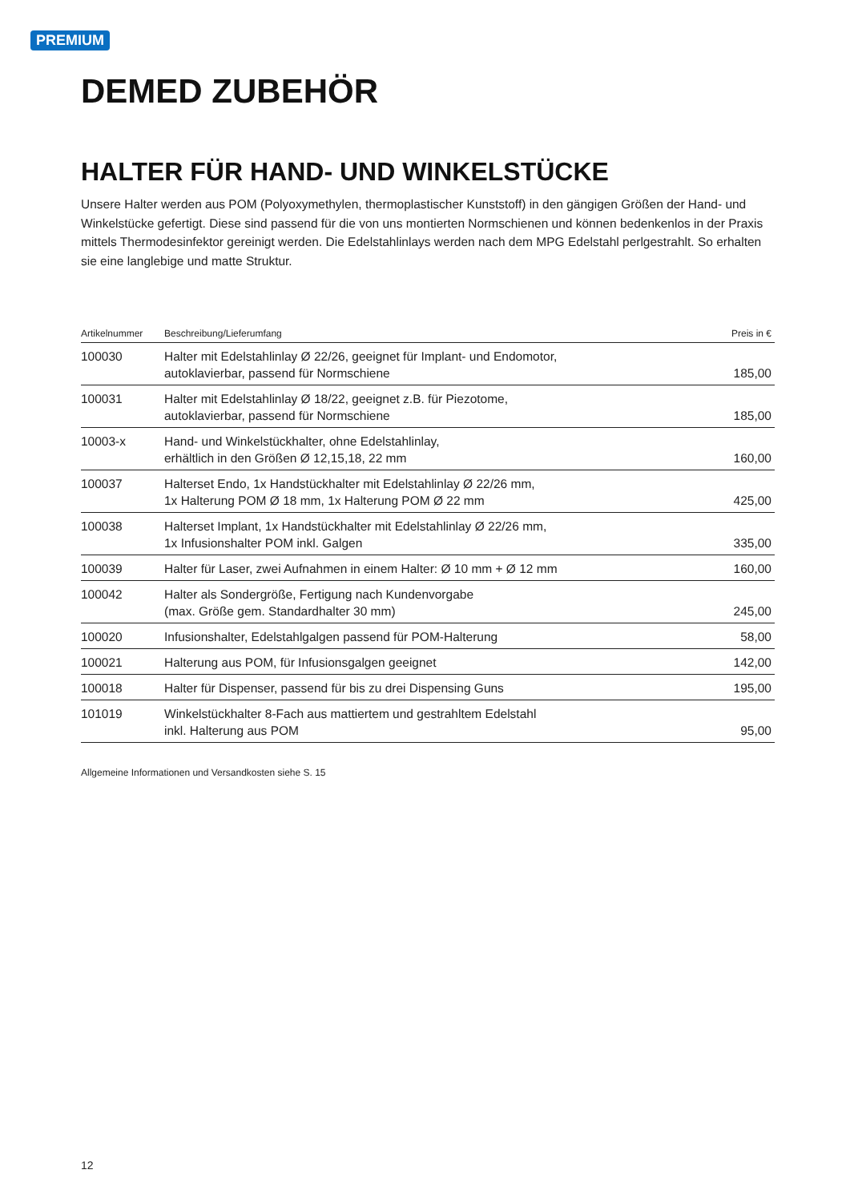PREMIUM
DEMED ZUBEHÖR
HALTER FÜR HAND- UND WINKELSTÜCKE
Unsere Halter werden aus POM (Polyoxymethylen, thermoplastischer Kunststoff) in den gängigen Größen der Hand- und Winkelstücke gefertigt. Diese sind passend für die von uns montierten Normschienen und können bedenkenlos in der Praxis mittels Thermodesinfektor gereinigt werden. Die Edelstahlinlays werden nach dem MPG Edelstahl perlgestrahlt. So erhalten sie eine langlebige und matte Struktur.
| Artikelnummer | Beschreibung/Lieferumfang | Preis in € |
| --- | --- | --- |
| 100030 | Halter mit Edelstahlinlay Ø 22/26, geeignet für Implant- und Endomotor, autoklavierbar, passend für Normschiene | 185,00 |
| 100031 | Halter mit Edelstahlinlay Ø 18/22, geeignet z.B. für Piezotome, autoklavierbar, passend für Normschiene | 185,00 |
| 10003-x | Hand- und Winkelstückhalter, ohne Edelstahlinlay, erhältlich in den Größen Ø 12,15,18, 22 mm | 160,00 |
| 100037 | Halterset Endo, 1x Handstückhalter mit Edelstahlinlay Ø 22/26 mm, 1x Halterung POM Ø 18 mm, 1x Halterung POM Ø 22 mm | 425,00 |
| 100038 | Halterset Implant, 1x Handstückhalter mit Edelstahlinlay Ø 22/26 mm, 1x Infusionshalter POM inkl. Galgen | 335,00 |
| 100039 | Halter für Laser, zwei Aufnahmen in einem Halter: Ø 10 mm + Ø 12 mm | 160,00 |
| 100042 | Halter als Sondergröße, Fertigung nach Kundenvorgabe (max. Größe gem. Standardhalter 30 mm) | 245,00 |
| 100020 | Infusionshalter, Edelstahlgalgen passend für POM-Halterung | 58,00 |
| 100021 | Halterung aus POM, für Infusionsgalgen geeignet | 142,00 |
| 100018 | Halter für Dispenser, passend für bis zu drei Dispensing Guns | 195,00 |
| 101019 | Winkelstückhalter 8-Fach aus mattiertem und gestrahltem Edelstahl inkl. Halterung aus POM | 95,00 |
Allgemeine Informationen und Versandkosten siehe S. 15
12